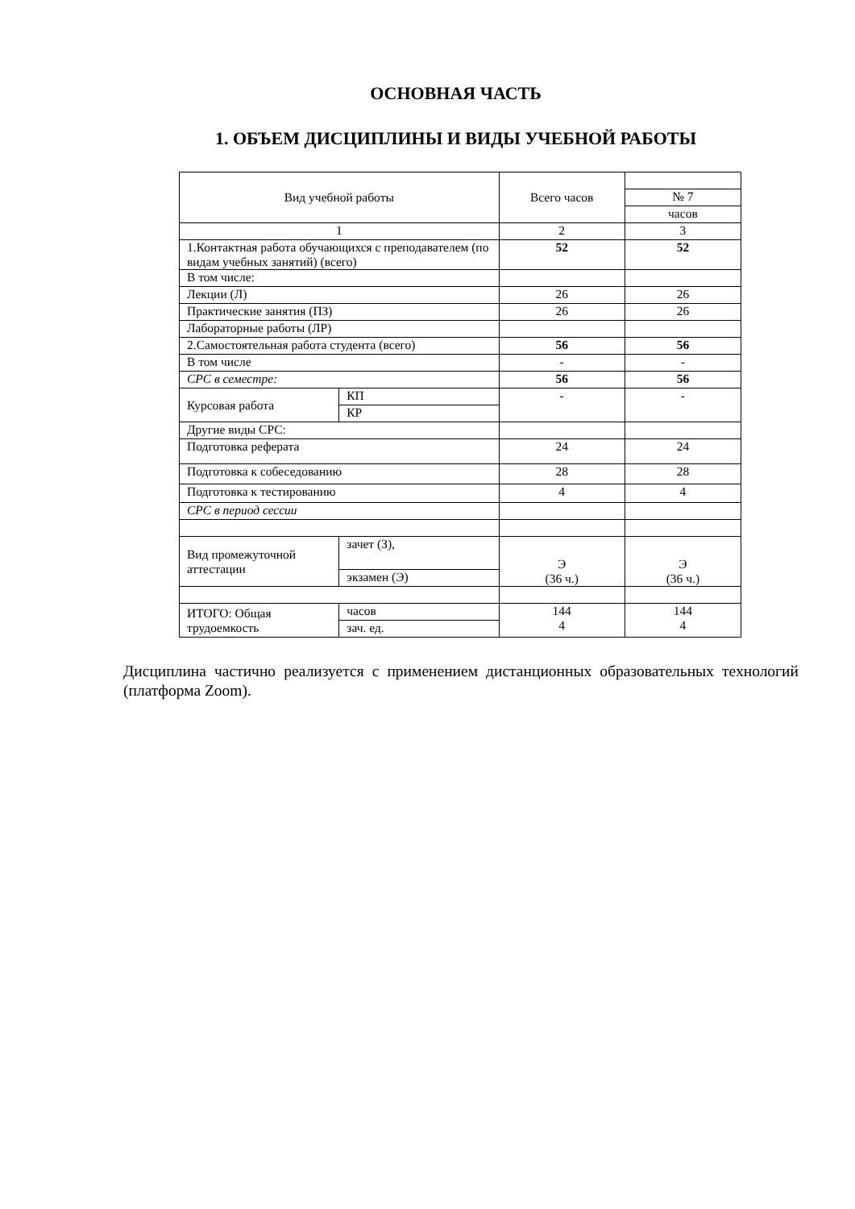ОСНОВНАЯ ЧАСТЬ
1. ОБЪЕМ ДИСЦИПЛИНЫ И ВИДЫ УЧЕБНОЙ РАБОТЫ
| Вид учебной работы | | Всего часов | |
| | | | № 7 |
| | | | часов |
| 1 | | 2 | 3 |
| 1.Контактная работа обучающихся с преподавателем (по видам учебных занятий) (всего) | | 52 | 52 |
| В том числе: | | | |
| Лекции (Л) | | 26 | 26 |
| Практические занятия (ПЗ) | | 26 | 26 |
| Лабораторные работы (ЛР) | | | |
| 2.Самостоятельная работа студента (всего) | | 56 | 56 |
| В том числе | | - | - |
| СРС в семестре: | | 56 | 56 |
| Курсовая работа | КП | - | - |
| | КР | | |
| Другие виды СРС: | | | |
| Подготовка реферата | | 24 | 24 |
| Подготовка к собеседованию | | 28 | 28 |
| Подготовка к тестированию | | 4 | 4 |
| СРС в период сессии | | | |
| Вид промежуточной аттестации | зачет (З), | Э (36 ч.) | Э (36 ч.) |
| | экзамен (Э) | | |
| ИТОГО: Общая трудоемкость | часов | 144 4 | 144 4 |
| | зач. ед. | | |
Дисциплина частично реализуется с применением дистанционных образовательных технологий (платформа Zoom).